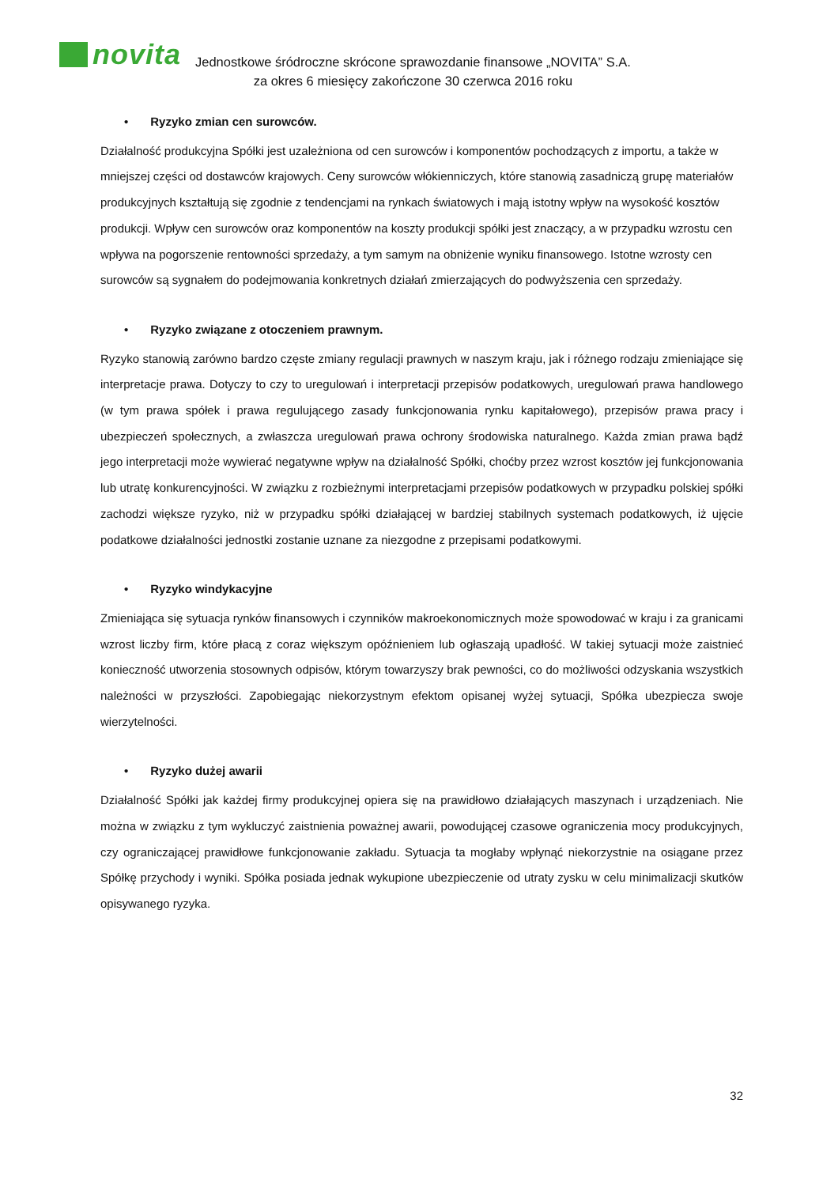novita
Jednostkowe śródroczne skrócone sprawozdanie finansowe „NOVITA” S.A.
za okres 6 miesięcy zakończone 30 czerwca 2016 roku
• Ryzyko zmian cen surowców.
Działalność produkcyjna Spółki jest uzależniona od cen surowców i komponentów pochodzących z importu, a także w mniejszej części od dostawców krajowych. Ceny surowców włókienniczych, które stanowią zasadniczą grupę materiałów produkcyjnych kształtują się zgodnie z tendencjami na rynkach światowych i mają istotny wpływ na wysokość kosztów produkcji. Wpływ cen surowców oraz komponentów na koszty produkcji spółki jest znaczący, a w przypadku wzrostu cen wpływa na pogorszenie rentowności sprzedaży, a tym samym na obniżenie wyniku finansowego. Istotne wzrosty cen surowców są sygnałem do podejmowania konkretnych działań zmierzających do podwyższenia cen sprzedaży.
• Ryzyko związane z otoczeniem prawnym.
Ryzyko stanowią zarówno bardzo częste zmiany regulacji prawnych w naszym kraju, jak i różnego rodzaju zmieniające się interpretacje prawa. Dotyczy to czy to uregulowań i interpretacji przepisów podatkowych, uregulowań prawa handlowego (w tym prawa spółek i prawa regulującego zasady funkcjonowania rynku kapitałowego), przepisów prawa pracy i ubezpieczeń społecznych, a zwłaszcza uregulowań prawa ochrony środowiska naturalnego. Każda zmian prawa bądź jego interpretacji może wywierać negatywne wpływ na działalność Spółki, choćby przez wzrost kosztów jej funkcjonowania lub utratę konkurencyjności. W związku z rozbieżnymi interpretacjami przepisów podatkowych w przypadku polskiej spółki zachodzi większe ryzyko, niż w przypadku spółki działającej w bardziej stabilnych systemach podatkowych, iż ujęcie podatkowe działalności jednostki zostanie uznane za niezgodne z przepisami podatkowymi.
• Ryzyko windykacyjne
Zmieniająca się sytuacja rynków finansowych i czynników makroekonomicznych może spowodować w kraju i za granicami wzrost liczby firm, które płacą z coraz większym opóźnieniem lub ogłaszają upadłość. W takiej sytuacji może zaistnieć konieczność utworzenia stosownych odpisów, którym towarzyszy brak pewności, co do możliwości odzyskania wszystkich należności w przyszłości. Zapobiegając niekorzystnym efektom opisanej wyżej sytuacji, Spółka ubezpiecza swoje wierzytelności.
• Ryzyko dużej awarii
Działalność Spółki jak każdej firmy produkcyjnej opiera się na prawidłowo działających maszynach i urządzeniach. Nie można w związku z tym wykluczyć zaistnienia poważnej awarii, powodującej czasowe ograniczenia mocy produkcyjnych, czy ograniczającej prawidłowe funkcjonowanie zakładu. Sytuacja ta mogłaby wpłynąć niekorzystnie na osiągane przez Spółkę przychody i wyniki. Spółka posiada jednak wykupione ubezpieczenie od utraty zysku w celu minimalizacji skutków opisywanego ryzyka.
32